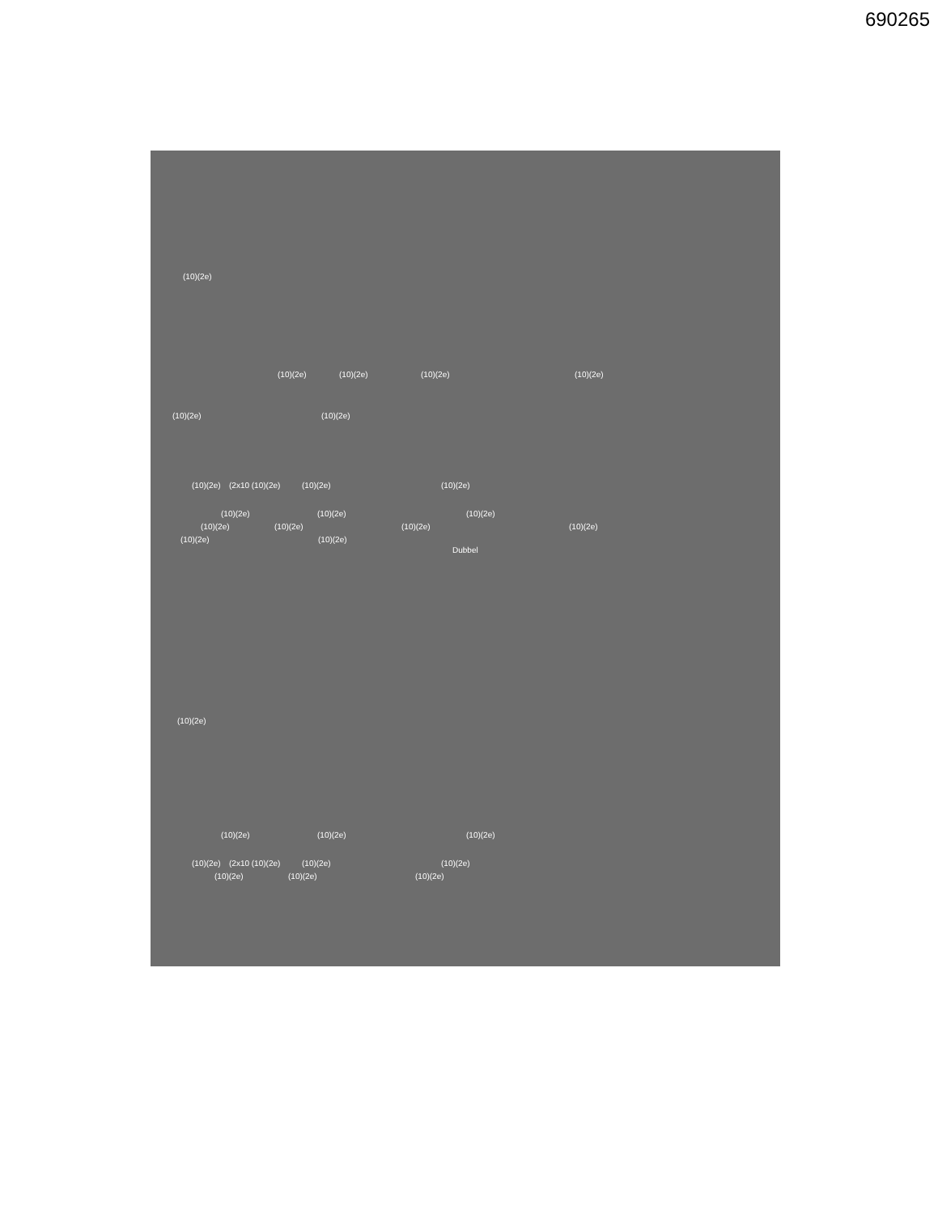690265
(10)(2e)
(10)(2e) (10)(2e) (10)(2e) (10)(2e)
(10)(2e) (10)(2e)
(10)(2e) (2x10 (10)(2e) (10)(2e) (10)(2e)
(10)(2e) (10)(2e) (10)(2e)
(10)(2e) (10)(2e) (10)(2e) (10)(2e)
(10)(2e) (10)(2e)
Dubbel
(10)(2e)
(10)(2e) (10)(2e) (10)(2e)
(10)(2e) (2x10 (10)(2e) (10)(2e) (10)(2e)
(10)(2e) (10)(2e) (10)(2e)